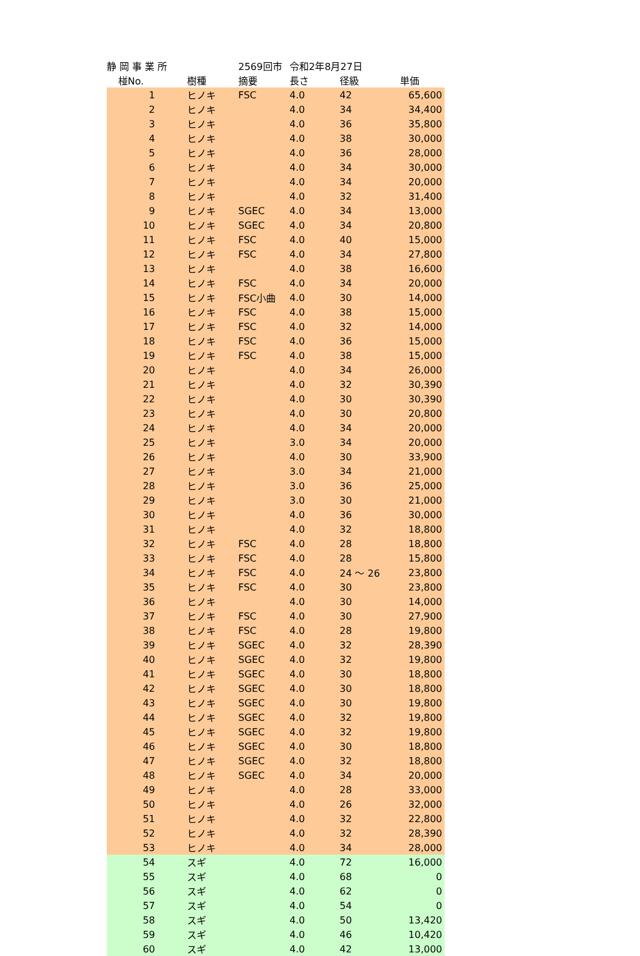| 静 岡 事 業 所 | | | 2569回市 | 令和2年8月27日 | | |
| 椪No. | | 樹種 | 摘要 | 長さ | 径級 | 単価 |
| 1 | | ヒノキ | FSC | 4.0 | 42 | 65,600 |
| 2 | | ヒノキ | | 4.0 | 34 | 34,400 |
| 3 | | ヒノキ | | 4.0 | 36 | 35,800 |
| 4 | | ヒノキ | | 4.0 | 38 | 30,000 |
| 5 | | ヒノキ | | 4.0 | 36 | 28,000 |
| 6 | | ヒノキ | | 4.0 | 34 | 30,000 |
| 7 | | ヒノキ | | 4.0 | 34 | 20,000 |
| 8 | | ヒノキ | | 4.0 | 32 | 31,400 |
| 9 | | ヒノキ | SGEC | 4.0 | 34 | 13,000 |
| 10 | | ヒノキ | SGEC | 4.0 | 34 | 20,800 |
| 11 | | ヒノキ | FSC | 4.0 | 40 | 15,000 |
| 12 | | ヒノキ | FSC | 4.0 | 34 | 27,800 |
| 13 | | ヒノキ | | 4.0 | 38 | 16,600 |
| 14 | | ヒノキ | FSC | 4.0 | 34 | 20,000 |
| 15 | | ヒノキ | FSC小曲 | 4.0 | 30 | 14,000 |
| 16 | | ヒノキ | FSC | 4.0 | 38 | 15,000 |
| 17 | | ヒノキ | FSC | 4.0 | 32 | 14,000 |
| 18 | | ヒノキ | FSC | 4.0 | 36 | 15,000 |
| 19 | | ヒノキ | FSC | 4.0 | 38 | 15,000 |
| 20 | | ヒノキ | | 4.0 | 34 | 26,000 |
| 21 | | ヒノキ | | 4.0 | 32 | 30,390 |
| 22 | | ヒノキ | | 4.0 | 30 | 30,390 |
| 23 | | ヒノキ | | 4.0 | 30 | 20,800 |
| 24 | | ヒノキ | | 4.0 | 34 | 20,000 |
| 25 | | ヒノキ | | 3.0 | 34 | 20,000 |
| 26 | | ヒノキ | | 4.0 | 30 | 33,900 |
| 27 | | ヒノキ | | 3.0 | 34 | 21,000 |
| 28 | | ヒノキ | | 3.0 | 36 | 25,000 |
| 29 | | ヒノキ | | 3.0 | 30 | 21,000 |
| 30 | | ヒノキ | | 4.0 | 36 | 30,000 |
| 31 | | ヒノキ | | 4.0 | 32 | 18,800 |
| 32 | | ヒノキ | FSC | 4.0 | 28 | 18,800 |
| 33 | | ヒノキ | FSC | 4.0 | 28 | 15,800 |
| 34 | | ヒノキ | FSC | 4.0 | 24 ～ 26 | 23,800 |
| 35 | | ヒノキ | FSC | 4.0 | 30 | 23,800 |
| 36 | | ヒノキ | | 4.0 | 30 | 14,000 |
| 37 | | ヒノキ | FSC | 4.0 | 30 | 27,900 |
| 38 | | ヒノキ | FSC | 4.0 | 28 | 19,800 |
| 39 | | ヒノキ | SGEC | 4.0 | 32 | 28,390 |
| 40 | | ヒノキ | SGEC | 4.0 | 32 | 19,800 |
| 41 | | ヒノキ | SGEC | 4.0 | 30 | 18,800 |
| 42 | | ヒノキ | SGEC | 4.0 | 30 | 18,800 |
| 43 | | ヒノキ | SGEC | 4.0 | 30 | 19,800 |
| 44 | | ヒノキ | SGEC | 4.0 | 32 | 19,800 |
| 45 | | ヒノキ | SGEC | 4.0 | 32 | 19,800 |
| 46 | | ヒノキ | SGEC | 4.0 | 30 | 18,800 |
| 47 | | ヒノキ | SGEC | 4.0 | 32 | 18,800 |
| 48 | | ヒノキ | SGEC | 4.0 | 34 | 20,000 |
| 49 | | ヒノキ | | 4.0 | 28 | 33,000 |
| 50 | | ヒノキ | | 4.0 | 26 | 32,000 |
| 51 | | ヒノキ | | 4.0 | 32 | 22,800 |
| 52 | | ヒノキ | | 4.0 | 32 | 28,390 |
| 53 | | ヒノキ | | 4.0 | 34 | 28,000 |
| 54 | | スギ | | 4.0 | 72 | 16,000 |
| 55 | | スギ | | 4.0 | 68 | 0 |
| 56 | | スギ | | 4.0 | 62 | 0 |
| 57 | | スギ | | 4.0 | 54 | 0 |
| 58 | | スギ | | 4.0 | 50 | 13,420 |
| 59 | | スギ | | 4.0 | 46 | 10,420 |
| 60 | | スギ | | 4.0 | 42 | 13,000 |